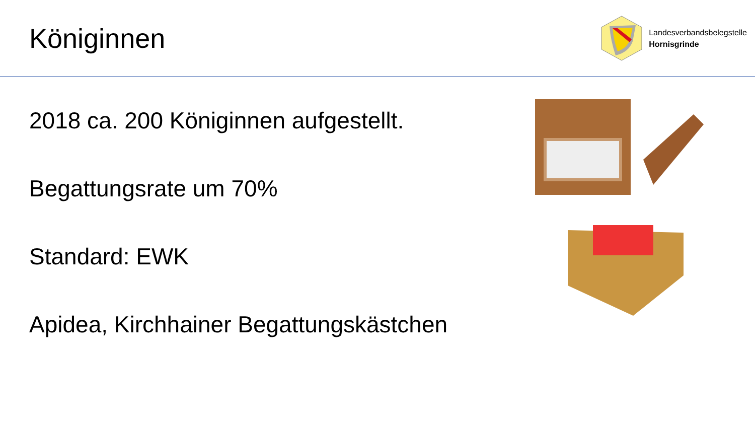Königinnen
Landesverbandsbelegstelle
Hornisgrinde
2018 ca. 200 Königinnen aufgestellt.
Begattungsrate um 70%
Standard: EWK
Apidea, Kirchhainer Begattungskästchen